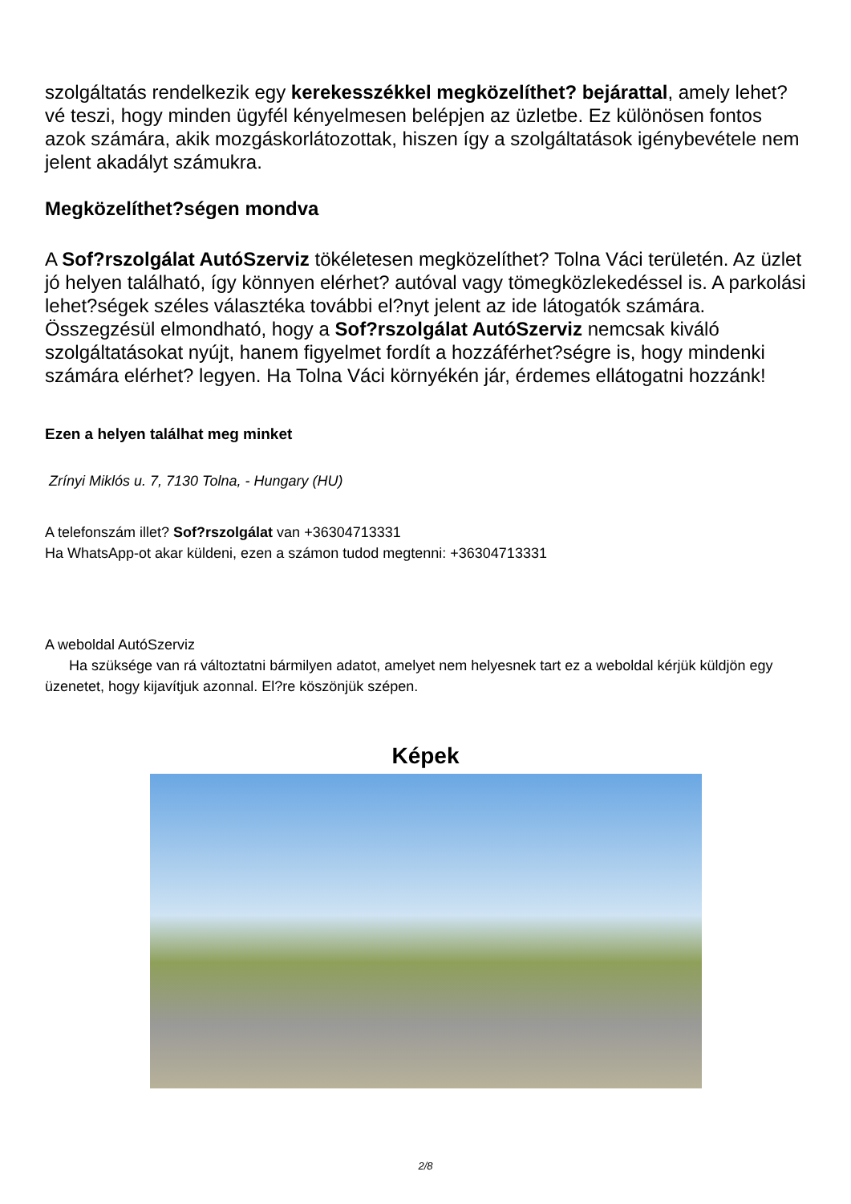szolgáltatás rendelkezik egy kerekesszékkel megközelíthet? bejárattal, amely lehet?vé teszi, hogy minden ügyfél kényelmesen belépjen az üzletbe. Ez különösen fontos azok számára, akik mozgáskorlátozottak, hiszen így a szolgáltatások igénybevétele nem jelent akadályt számukra.
Megközelíthet?ségen mondva
A Sof?rszolgálat AutóSzerviz tökéletesen megközelíthet? Tolna Váci területén. Az üzlet jó helyen található, így könnyen elérhet? autóval vagy tömegközlekedéssel is. A parkolási lehet?ségek széles választéka további el?nyt jelent az ide látogatók számára.
Összegzésül elmondható, hogy a Sof?rszolgálat AutóSzerviz nemcsak kiváló szolgáltatásokat nyújt, hanem figyelmet fordít a hozzáférhet?ségre is, hogy mindenki számára elérhet? legyen. Ha Tolna Váci környékén jár, érdemes ellátogatni hozzánk!
Ezen a helyen találhat meg minket
Zrínyi Miklós u. 7, 7130 Tolna, - Hungary (HU)
A telefonszám illet? Sof?rszolgálat van +36304713331
Ha WhatsApp-ot akar küldeni, ezen a számon tudod megtenni: +36304713331
A weboldal AutóSzerviz
Ha szüksége van rá változtatni bármilyen adatot, amelyet nem helyesnek tart ez a weboldal kérjük küldjön egy üzenetet, hogy kijavítjuk azonnal. El?re köszönjük szépen.
Képek
2/8